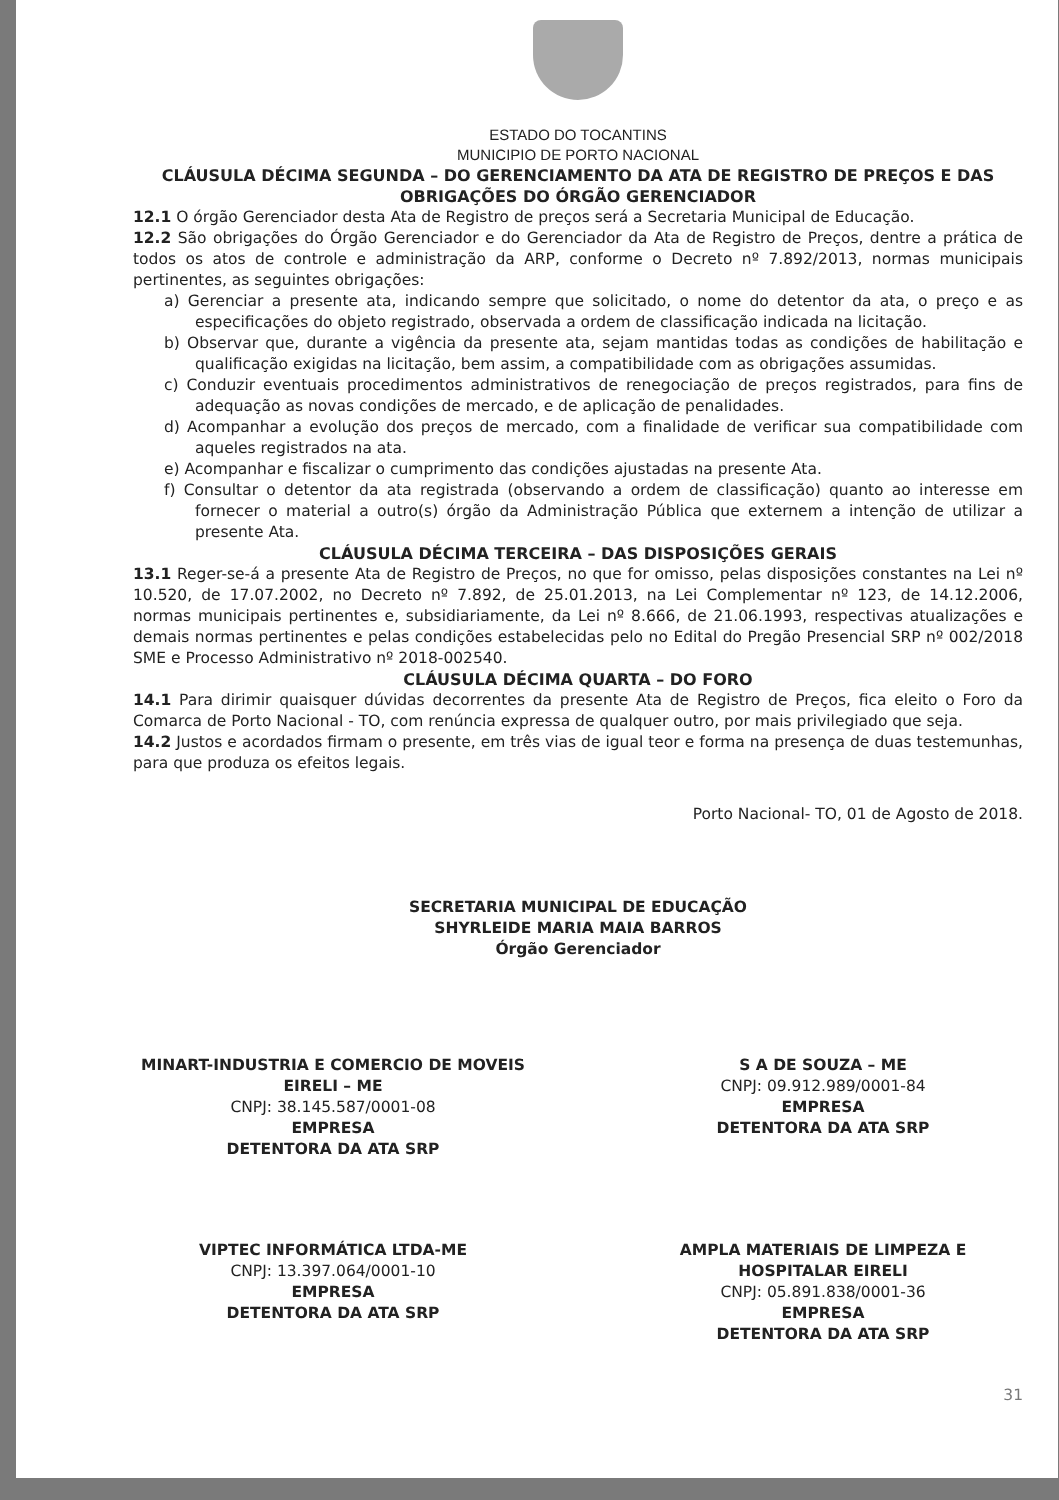ESTADO DO TOCANTINS
MUNICIPIO DE PORTO NACIONAL
CLÁUSULA DÉCIMA SEGUNDA – DO GERENCIAMENTO DA ATA DE REGISTRO DE PREÇOS E DAS OBRIGAÇÕES DO ÓRGÃO GERENCIADOR
12.1 O órgão Gerenciador desta Ata de Registro de preços será a Secretaria Municipal de Educação.
12.2 São obrigações do Órgão Gerenciador e do Gerenciador da Ata de Registro de Preços, dentre a prática de todos os atos de controle e administração da ARP, conforme o Decreto nº 7.892/2013, normas municipais pertinentes, as seguintes obrigações:
a) Gerenciar a presente ata, indicando sempre que solicitado, o nome do detentor da ata, o preço e as especificações do objeto registrado, observada a ordem de classificação indicada na licitação.
b) Observar que, durante a vigência da presente ata, sejam mantidas todas as condições de habilitação e qualificação exigidas na licitação, bem assim, a compatibilidade com as obrigações assumidas.
c) Conduzir eventuais procedimentos administrativos de renegociação de preços registrados, para fins de adequação as novas condições de mercado, e de aplicação de penalidades.
d) Acompanhar a evolução dos preços de mercado, com a finalidade de verificar sua compatibilidade com aqueles registrados na ata.
e) Acompanhar e fiscalizar o cumprimento das condições ajustadas na presente Ata.
f) Consultar o detentor da ata registrada (observando a ordem de classificação) quanto ao interesse em fornecer o material a outro(s) órgão da Administração Pública que externem a intenção de utilizar a presente Ata.
CLÁUSULA DÉCIMA TERCEIRA – DAS DISPOSIÇÕES GERAIS
13.1 Reger-se-á a presente Ata de Registro de Preços, no que for omisso, pelas disposições constantes na Lei nº 10.520, de 17.07.2002, no Decreto nº 7.892, de 25.01.2013, na Lei Complementar nº 123, de 14.12.2006, normas municipais pertinentes e, subsidiariamente, da Lei nº 8.666, de 21.06.1993, respectivas atualizações e demais normas pertinentes e pelas condições estabelecidas pelo no Edital do Pregão Presencial SRP nº 002/2018 SME e Processo Administrativo nº 2018-002540.
CLÁUSULA DÉCIMA QUARTA – DO FORO
14.1 Para dirimir quaisquer dúvidas decorrentes da presente Ata de Registro de Preços, fica eleito o Foro da Comarca de Porto Nacional - TO, com renúncia expressa de qualquer outro, por mais privilegiado que seja.
14.2 Justos e acordados firmam o presente, em três vias de igual teor e forma na presença de duas testemunhas, para que produza os efeitos legais.
Porto Nacional- TO, 01 de Agosto de 2018.
SECRETARIA MUNICIPAL DE EDUCAÇÃO
SHYRLEIDE MARIA MAIA BARROS
Órgão Gerenciador
MINART-INDUSTRIA E COMERCIO DE MOVEIS EIRELI – ME
CNPJ: 38.145.587/0001-08
EMPRESA
DETENTORA DA ATA SRP
S A DE SOUZA – ME
CNPJ: 09.912.989/0001-84
EMPRESA
DETENTORA DA ATA SRP
VIPTEC INFORMÁTICA LTDA-ME
CNPJ: 13.397.064/0001-10
EMPRESA
DETENTORA DA ATA SRP
AMPLA MATERIAIS DE LIMPEZA E HOSPITALAR EIRELI
CNPJ: 05.891.838/0001-36
EMPRESA
DETENTORA DA ATA SRP
31